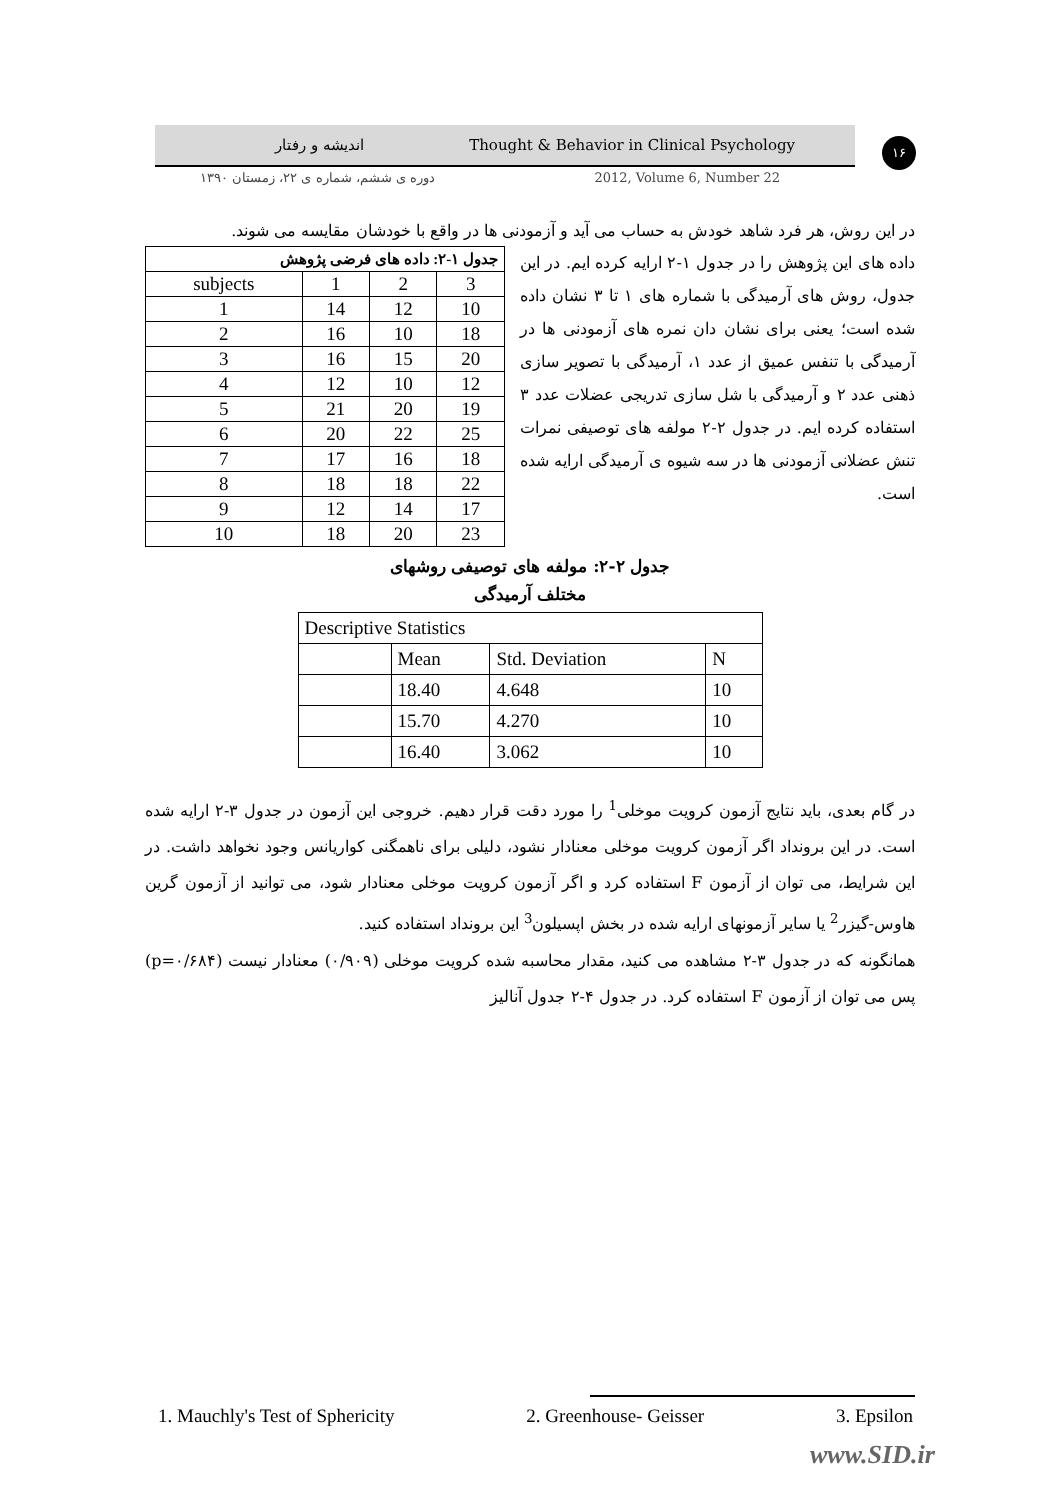اندیشه و رفتار Thought & Behavior in Clinical Psychology
۱۶
دوره ی ششم، شماره ی ۲۲، زمستان ۱۳۹۰ 2012, Volume 6, Number 22
در این روش، هر فرد شاهد خودش به حساب می آید و آزمودنی ها در واقع با خودشان مقایسه می شوند.
| جدول ۱-۲: داده های فرضی پژوهش | | | |
| --- | --- | --- | --- |
| subjects | 1 | 2 | 3 |
| 1 | 14 | 12 | 10 |
| 2 | 16 | 10 | 18 |
| 3 | 16 | 15 | 20 |
| 4 | 12 | 10 | 12 |
| 5 | 21 | 20 | 19 |
| 6 | 20 | 22 | 25 |
| 7 | 17 | 16 | 18 |
| 8 | 18 | 18 | 22 |
| 9 | 12 | 14 | 17 |
| 10 | 18 | 20 | 23 |
داده های این پژوهش را در جدول ۱-۲ ارایه کرده ایم. در این جدول، روش های آرمیدگی با شماره های ۱ تا ۳ نشان داده شده است؛ یعنی برای نشان دان نمره های آزمودنی ها در آرمیدگی با تنفس عمیق از عدد ۱، آرمیدگی با تصویر سازی ذهنی عدد ۲ و آرمیدگی با شل سازی تدریجی عضلات عدد ۳ استفاده کرده ایم. در جدول ۲-۲ مولفه های توصیفی نمرات تنش عضلانی آزمودنی ها در سه شیوه ی آرمیدگی ارایه شده است.
جدول ۲-۲: مولفه های توصیفی روشهای
مختلف آرمیدگی
| Descriptive Statistics | | | |
| | Mean | Std. Deviation | N |
| | 18.40 | 4.648 | 10 |
| | 15.70 | 4.270 | 10 |
| | 16.40 | 3.062 | 10 |
در گام بعدی، باید نتایج آزمون کرویت موخلی<sup>1</sup> را مورد دقت قرار دهیم. خروجی این آزمون در جدول ۳-۲ ارایه شده است. در این برونداد اگر آزمون کرویت موخلی معنادار نشود، دلیلی برای ناهمگنی کواریانس وجود نخواهد داشت. در این شرایط، می توان از آزمون F استفاده کرد و اگر آزمون کرویت موخلی معنادار شود، می توانید از آزمون گرین هاوس-گیزر<sup>2</sup> یا سایر آزمونهای ارایه شده در بخش اپسیلون<sup>3</sup> این برونداد استفاده کنید.
همانگونه که در جدول ۳-۲ مشاهده می کنید، مقدار محاسبه شده کرویت موخلی (۰/۹۰۹) معنادار نیست (p=۰/۶۸۴) پس می توان از آزمون F استفاده کرد. در جدول ۴-۲ جدول آنالیز
1. Mauchly's Test of Sphericity 2. Greenhouse- Geisser 3. Epsilon
www.SID.ir